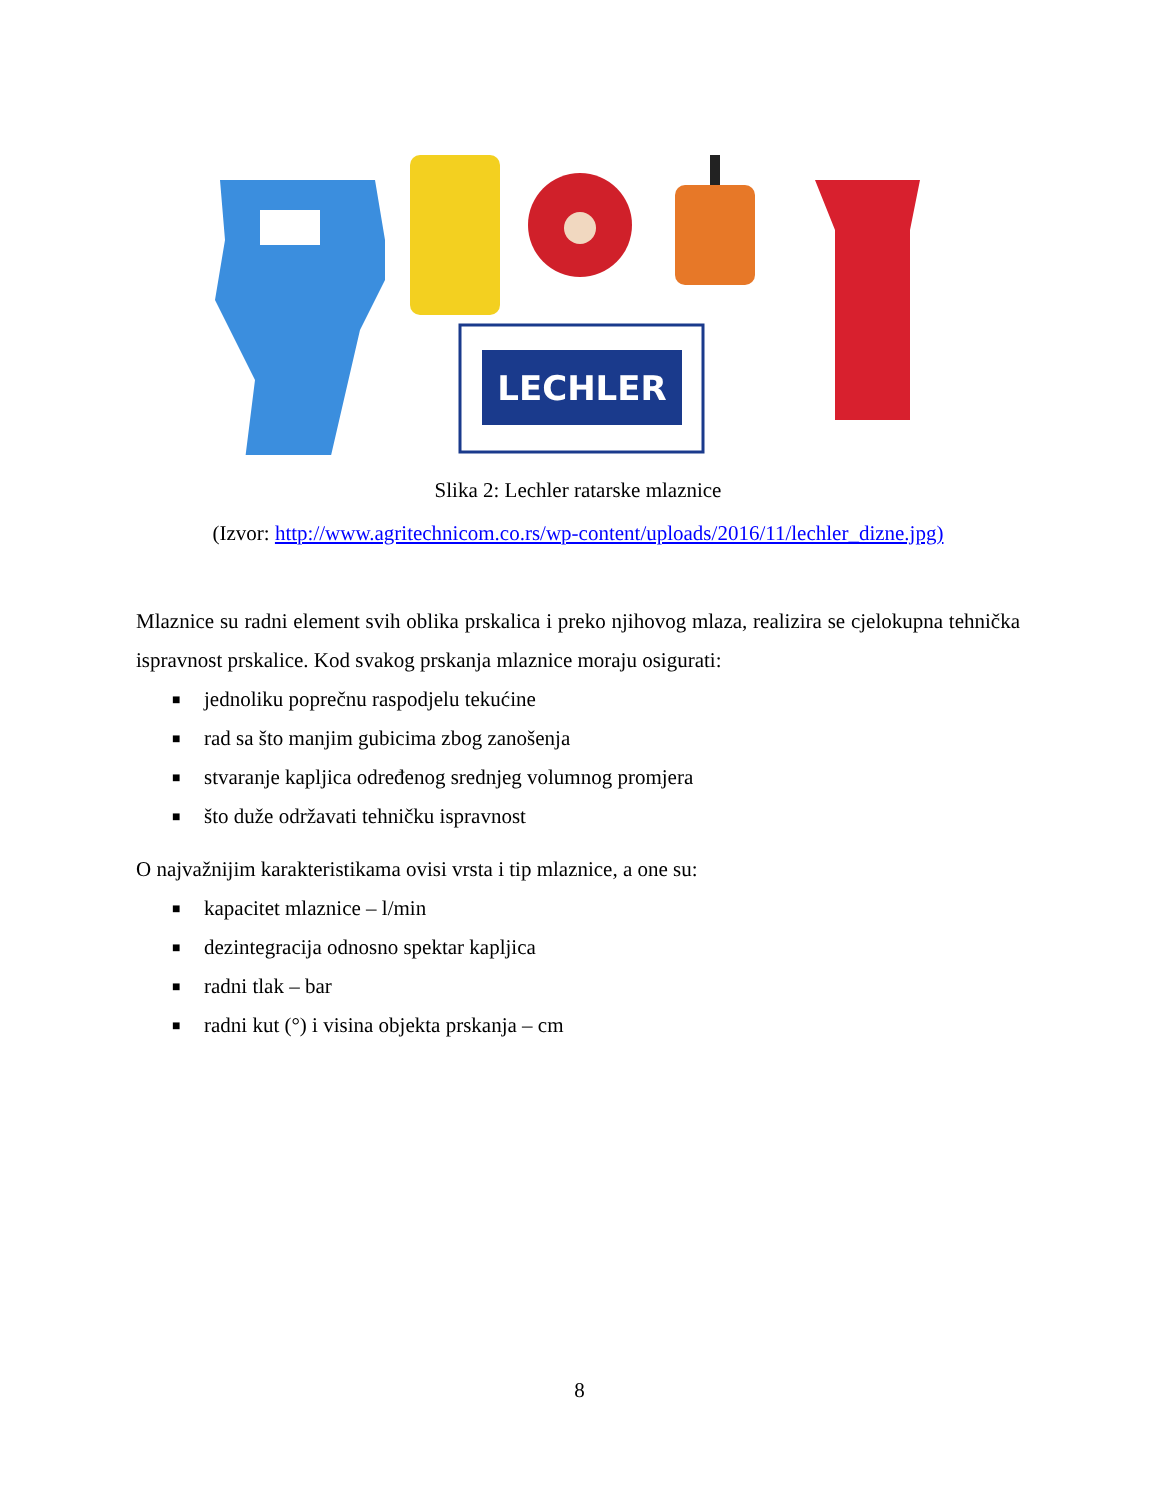LECHLER
Slika 2: Lechler ratarske mlaznice
(Izvor: http://www.agritechnicom.co.rs/wp-content/uploads/2016/11/lechler_dizne.jpg)
Mlaznice su radni element svih oblika prskalica i preko njihovog mlaza, realizira se cjelokupna tehnička ispravnost prskalice. Kod svakog prskanja mlaznice moraju osigurati:
■ jednoliku poprečnu raspodjelu tekućine
■ rad sa što manjim gubicima zbog zanošenja
■ stvaranje kapljica određenog srednjeg volumnog promjera
■ što duže održavati tehničku ispravnost
O najvažnijim karakteristikama ovisi vrsta i tip mlaznice, a one su:
■ kapacitet mlaznice – l/min
■ dezintegracija odnosno spektar kapljica
■ radni tlak – bar
■ radni kut (°) i visina objekta prskanja – cm
8